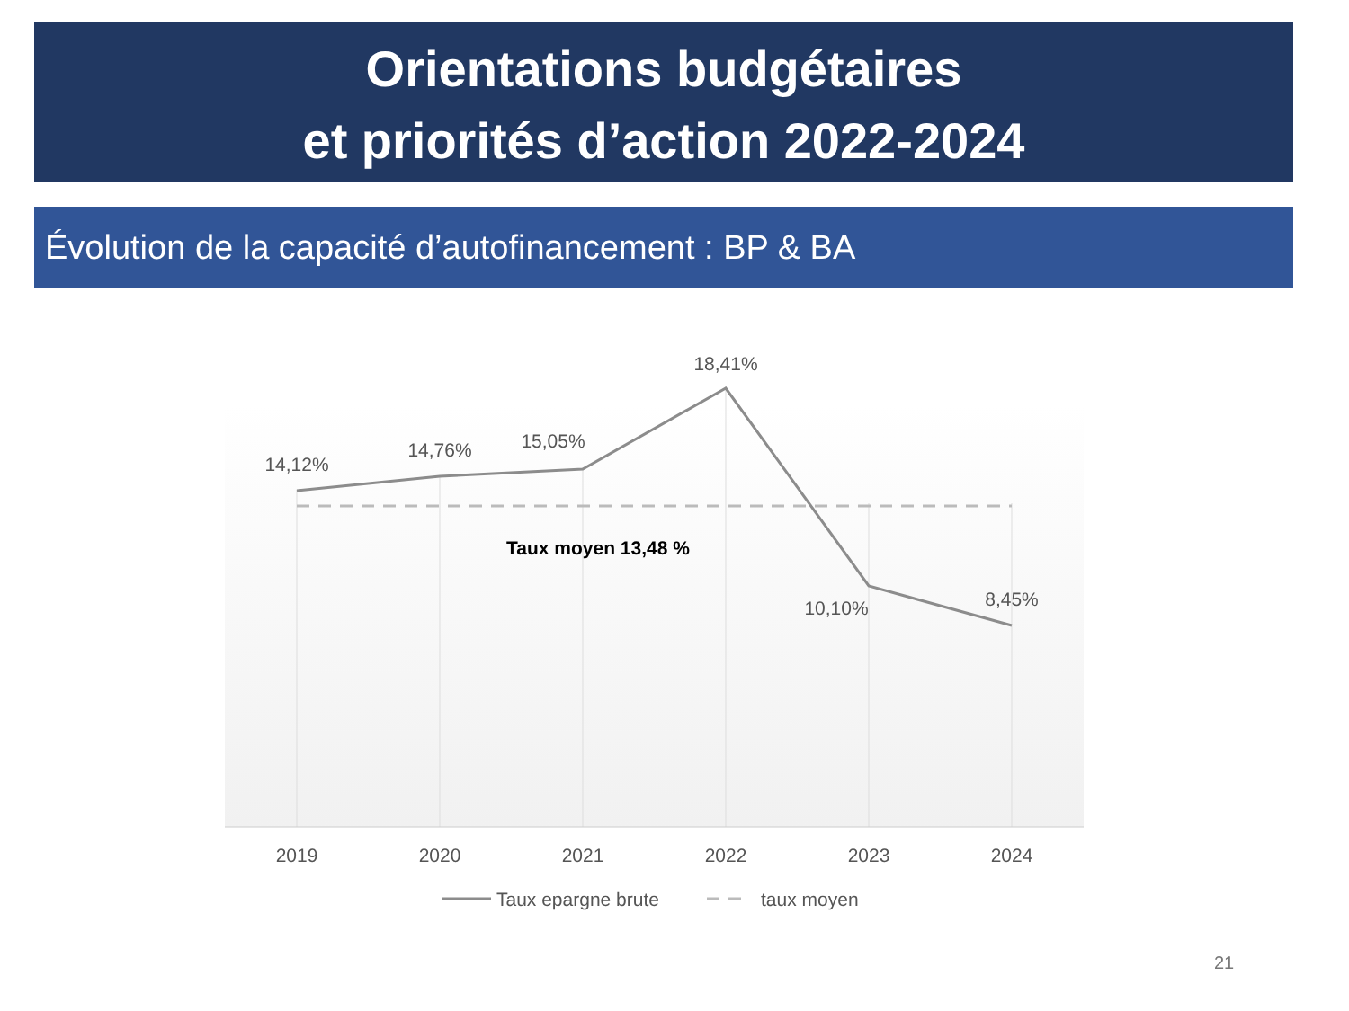Orientations budgétaires
et priorités d’action 2022-2024
Évolution de la capacité d’autofinancement : BP & BA
14,12%
14,76%
15,05%
18,41%
10,10%
8,45%
2019
2020
2021
2022
2023
2024
Taux moyen 13,48 %
Taux epargne brute
taux moyen
21